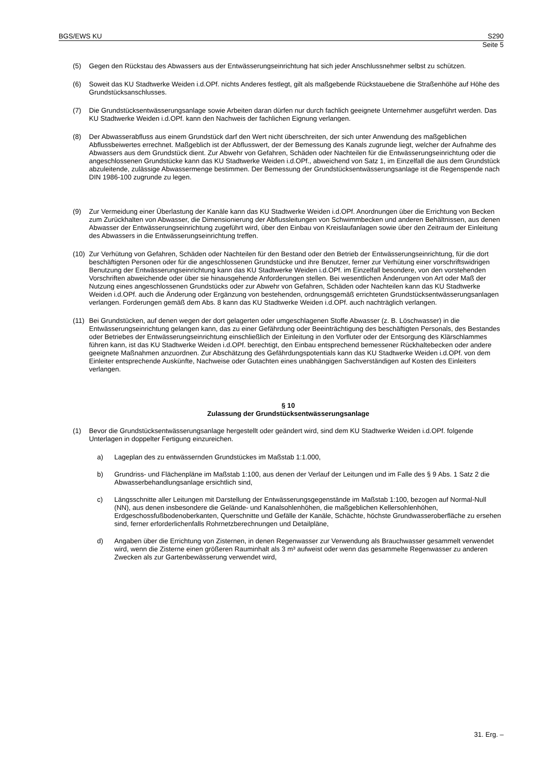BGS/EWS KU S290
Seite 5
(5) Gegen den Rückstau des Abwassers aus der Entwässerungseinrichtung hat sich jeder Anschlussnehmer selbst zu schützen.
(6) Soweit das KU Stadtwerke Weiden i.d.OPf. nichts Anderes festlegt, gilt als maßgebende Rückstauebene die Straßenhöhe auf Höhe des Grundstücksanschlusses.
(7) Die Grundstücksentwässerungsanlage sowie Arbeiten daran dürfen nur durch fachlich geeignete Unternehmer ausgeführt werden. Das KU Stadtwerke Weiden i.d.OPf. kann den Nachweis der fachlichen Eignung verlangen.
(8) Der Abwasserabfluss aus einem Grundstück darf den Wert nicht überschreiten, der sich unter Anwendung des maßgeblichen Abflussbeiwertes errechnet. Maßgeblich ist der Abflusswert, der der Bemessung des Kanals zugrunde liegt, welcher der Aufnahme des Abwassers aus dem Grundstück dient. Zur Abwehr von Gefahren, Schäden oder Nachteilen für die Entwässerungseinrichtung oder die angeschlossenen Grundstücke kann das KU Stadtwerke Weiden i.d.OPf., abweichend von Satz 1, im Einzelfall die aus dem Grundstück abzuleitende, zulässige Abwassermenge bestimmen. Der Bemessung der Grundstücksentwässerungsanlage ist die Regenspende nach DIN 1986-100 zugrunde zu legen.
(9) Zur Vermeidung einer Überlastung der Kanäle kann das KU Stadtwerke Weiden i.d.OPf. Anordnungen über die Errichtung von Becken zum Zurückhalten von Abwasser, die Dimensionierung der Abflussleitungen von Schwimmbecken und anderen Behältnissen, aus denen Abwasser der Entwässerungseinrichtung zugeführt wird, über den Einbau von Kreislaufanlagen sowie über den Zeitraum der Einleitung des Abwassers in die Entwässerungseinrichtung treffen.
(10) Zur Verhütung von Gefahren, Schäden oder Nachteilen für den Bestand oder den Betrieb der Entwässerungseinrichtung, für die dort beschäftigten Personen oder für die angeschlossenen Grundstücke und ihre Benutzer, ferner zur Verhütung einer vorschriftswidrigen Benutzung der Entwässerungseinrichtung kann das KU Stadtwerke Weiden i.d.OPf. im Einzelfall besondere, von den vorstehenden Vorschriften abweichende oder über sie hinausgehende Anforderungen stellen. Bei wesentlichen Änderungen von Art oder Maß der Nutzung eines angeschlossenen Grundstücks oder zur Abwehr von Gefahren, Schäden oder Nachteilen kann das KU Stadtwerke Weiden i.d.OPf. auch die Änderung oder Ergänzung von bestehenden, ordnungsgemäß errichteten Grundstücksentwässerungsanlagen verlangen. Forderungen gemäß dem Abs. 8 kann das KU Stadtwerke Weiden i.d.OPf. auch nachträglich verlangen.
(11) Bei Grundstücken, auf denen wegen der dort gelagerten oder umgeschlagenen Stoffe Abwasser (z. B. Löschwasser) in die Entwässerungseinrichtung gelangen kann, das zu einer Gefährdung oder Beeinträchtigung des beschäftigten Personals, des Bestandes oder Betriebes der Entwässerungseinrichtung einschließlich der Einleitung in den Vorfluter oder der Entsorgung des Klärschlammes führen kann, ist das KU Stadtwerke Weiden i.d.OPf. berechtigt, den Einbau entsprechend bemessener Rückhaltebecken oder andere geeignete Maßnahmen anzuordnen. Zur Abschätzung des Gefährdungspotentials kann das KU Stadtwerke Weiden i.d.OPf. von dem Einleiter entsprechende Auskünfte, Nachweise oder Gutachten eines unabhängigen Sachverständigen auf Kosten des Einleiters verlangen.
§ 10
Zulassung der Grundstücksentwässerungsanlage
(1) Bevor die Grundstücksentwässerungsanlage hergestellt oder geändert wird, sind dem KU Stadtwerke Weiden i.d.OPf. folgende Unterlagen in doppelter Fertigung einzureichen.
a) Lageplan des zu entwässernden Grundstückes im Maßstab 1:1.000,
b) Grundriss- und Flächenpläne im Maßstab 1:100, aus denen der Verlauf der Leitungen und im Falle des § 9 Abs. 1 Satz 2 die Abwasserbehandlungsanlage ersichtlich sind,
c) Längsschnitte aller Leitungen mit Darstellung der Entwässerungsgegenstände im Maßstab 1:100, bezogen auf Normal-Null (NN), aus denen insbesondere die Gelände- und Kanalsohlenhöhen, die maßgeblichen Kellersohlenhöhen, Erdgeschossfußbodenoberkanten, Querschnitte und Gefälle der Kanäle, Schächte, höchste Grundwasseroberfläche zu ersehen sind, ferner erforderlichenfalls Rohrnetzberechnungen und Detailpläne,
d) Angaben über die Errichtung von Zisternen, in denen Regenwasser zur Verwendung als Brauchwasser gesammelt verwendet wird, wenn die Zisterne einen größeren Rauminhalt als 3 m³ aufweist oder wenn das gesammelte Regenwasser zu anderen Zwecken als zur Gartenbewässerung verwendet wird,
31. Erg. –